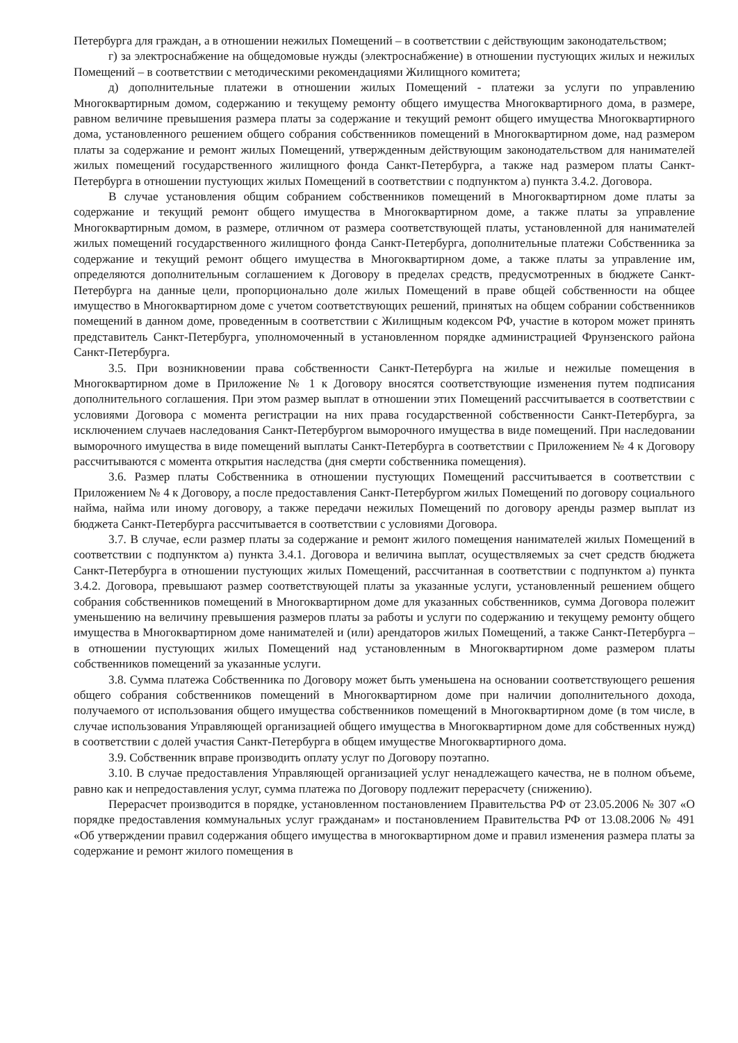Петербурга для граждан, а в отношении нежилых Помещений – в соответствии с действующим законодательством;
г) за электроснабжение на общедомовые нужды (электроснабжение) в отношении пустующих жилых и нежилых Помещений – в соответствии с методическими рекомендациями Жилищного комитета;
д) дополнительные платежи в отношении жилых Помещений - платежи за услуги по управлению Многоквартирным домом, содержанию и текущему ремонту общего имущества Многоквартирного дома, в размере, равном величине превышения размера платы за содержание и текущий ремонт общего имущества Многоквартирного дома, установленного решением общего собрания собственников помещений в Многоквартирном доме, над размером платы за содержание и ремонт жилых Помещений, утвержденным действующим законодательством для нанимателей жилых помещений государственного жилищного фонда Санкт-Петербурга, а также над размером платы Санкт-Петербурга в отношении пустующих жилых Помещений в соответствии с подпунктом а) пункта 3.4.2. Договора.
В случае установления общим собранием собственников помещений в Многоквартирном доме платы за содержание и текущий ремонт общего имущества в Многоквартирном доме, а также платы за управление Многоквартирным домом, в размере, отличном от размера соответствующей платы, установленной для нанимателей жилых помещений государственного жилищного фонда Санкт-Петербурга, дополнительные платежи Собственника за содержание и текущий ремонт общего имущества в Многоквартирном доме, а также платы за управление им, определяются дополнительным соглашением к Договору в пределах средств, предусмотренных в бюджете Санкт-Петербурга на данные цели, пропорционально доле жилых Помещений в праве общей собственности на общее имущество в Многоквартирном доме с учетом соответствующих решений, принятых на общем собрании собственников помещений в данном доме, проведенным в соответствии с Жилищным кодексом РФ, участие в котором может принять представитель Санкт-Петербурга, уполномоченный в установленном порядке администрацией Фрунзенского района Санкт-Петербурга.
3.5. При возникновении права собственности Санкт-Петербурга на жилые и нежилые помещения в Многоквартирном доме в Приложение № 1 к Договору вносятся соответствующие изменения путем подписания дополнительного соглашения. При этом размер выплат в отношении этих Помещений рассчитывается в соответствии с условиями Договора с момента регистрации на них права государственной собственности Санкт-Петербурга, за исключением случаев наследования Санкт-Петербургом выморочного имущества в виде помещений. При наследовании выморочного имущества в виде помещений выплаты Санкт-Петербурга в соответствии с Приложением № 4 к Договору рассчитываются с момента открытия наследства (дня смерти собственника помещения).
3.6. Размер платы Собственника в отношении пустующих Помещений рассчитывается в соответствии с Приложением № 4 к Договору, а после предоставления Санкт-Петербургом жилых Помещений по договору социального найма, найма или иному договору, а также передачи нежилых Помещений по договору аренды размер выплат из бюджета Санкт-Петербурга рассчитывается в соответствии с условиями Договора.
3.7. В случае, если размер платы за содержание и ремонт жилого помещения нанимателей жилых Помещений в соответствии с подпунктом а) пункта 3.4.1. Договора и величина выплат, осуществляемых за счет средств бюджета Санкт-Петербурга в отношении пустующих жилых Помещений, рассчитанная в соответствии с подпунктом а) пункта 3.4.2. Договора, превышают размер соответствующей платы за указанные услуги, установленный решением общего собрания собственников помещений в Многоквартирном доме для указанных собственников, сумма Договора полежит уменьшению на величину превышения размеров платы за работы и услуги по содержанию и текущему ремонту общего имущества в Многоквартирном доме нанимателей и (или) арендаторов жилых Помещений, а также Санкт-Петербурга – в отношении пустующих жилых Помещений над установленным в Многоквартирном доме размером платы собственников помещений за указанные услуги.
3.8. Сумма платежа Собственника по Договору может быть уменьшена на основании соответствующего решения общего собрания собственников помещений в Многоквартирном доме при наличии дополнительного дохода, получаемого от использования общего имущества собственников помещений в Многоквартирном доме (в том числе, в случае использования Управляющей организацией общего имущества в Многоквартирном доме для собственных нужд) в соответствии с долей участия Санкт-Петербурга в общем имуществе Многоквартирного дома.
3.9. Собственник вправе производить оплату услуг по Договору поэтапно.
3.10. В случае предоставления Управляющей организацией услуг ненадлежащего качества, не в полном объеме, равно как и непредоставления услуг, сумма платежа по Договору подлежит перерасчету (снижению).
Перерасчет производится в порядке, установленном постановлением Правительства РФ от 23.05.2006 № 307 «О порядке предоставления коммунальных услуг гражданам» и постановлением Правительства РФ от 13.08.2006 № 491 «Об утверждении правил содержания общего имущества в многоквартирном доме и правил изменения размера платы за содержание и ремонт жилого помещения в